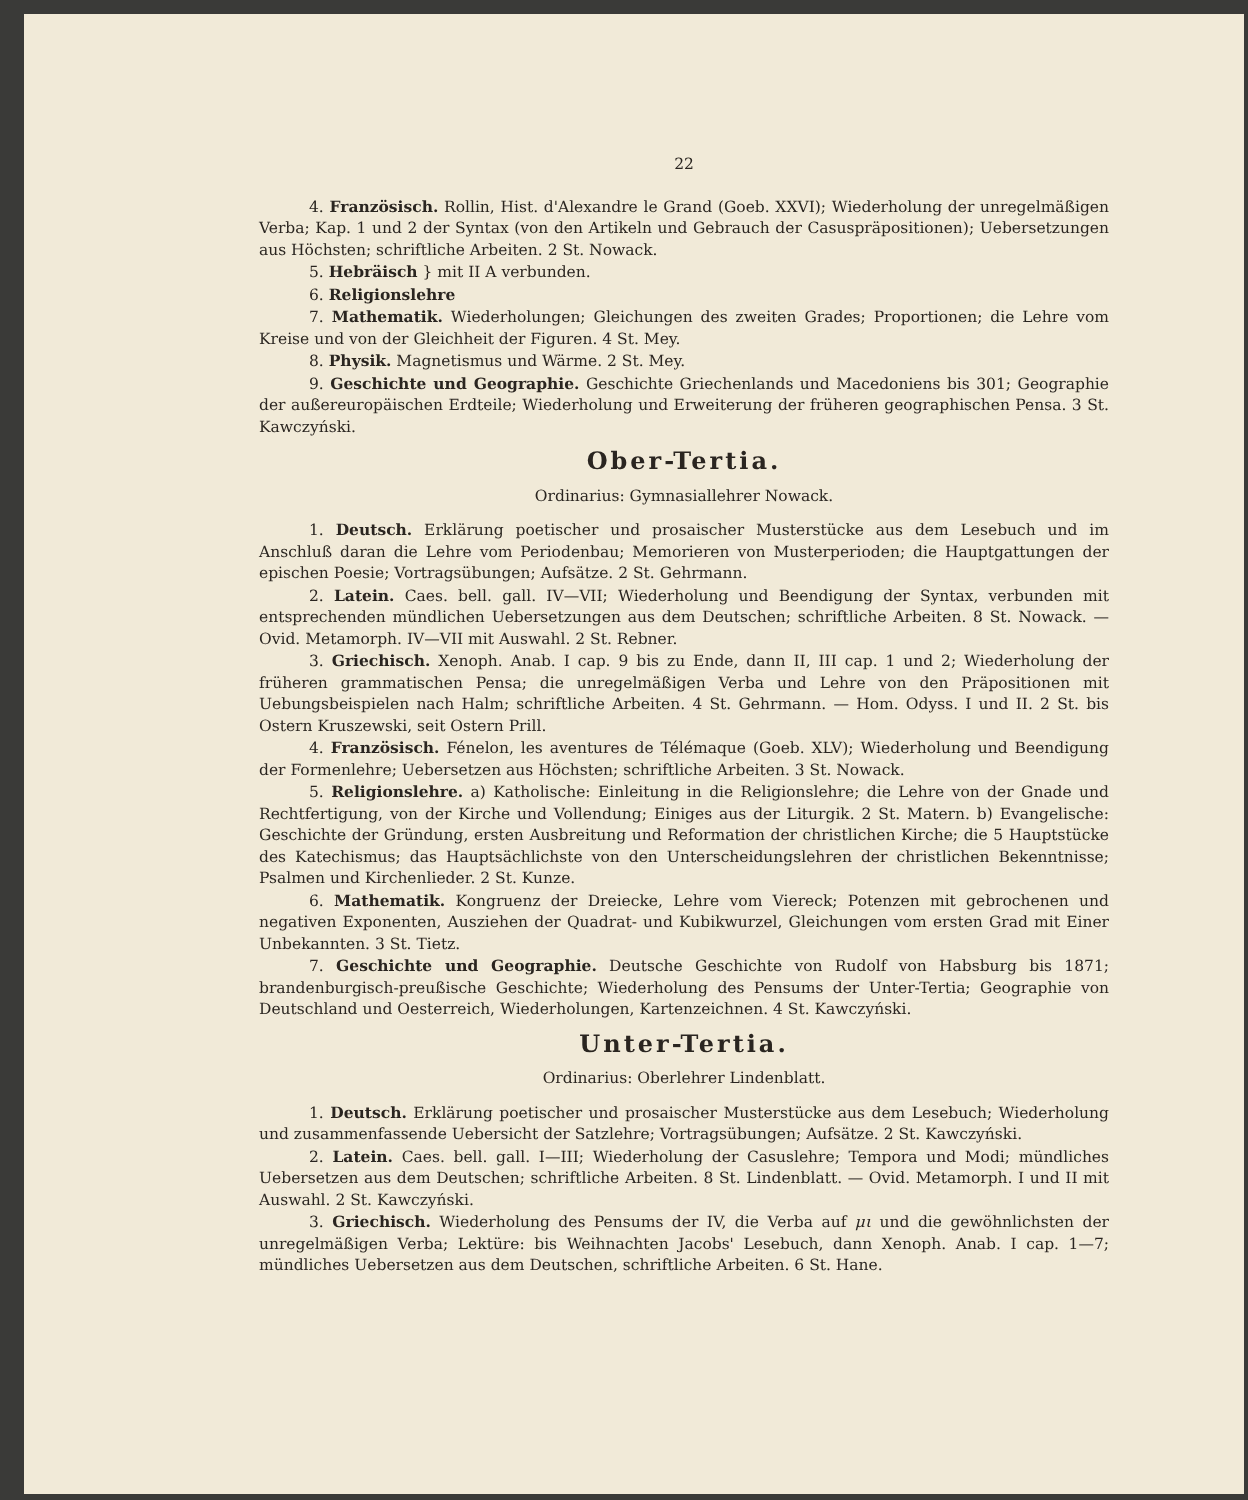22
4. Französisch. Rollin, Hist. d'Alexandre le Grand (Goeb. XXVI); Wiederholung der unregelmäßigen Verba; Kap. 1 und 2 der Syntax (von den Artikeln und Gebrauch der Casuspräpositionen); Uebersetzungen aus Höchsten; schriftliche Arbeiten. 2 St. Nowack.
5. Hebräisch } mit II A verbunden.
6. Religionslehre
7. Mathematik. Wiederholungen; Gleichungen des zweiten Grades; Proportionen; die Lehre vom Kreise und von der Gleichheit der Figuren. 4 St. Mey.
8. Physik. Magnetismus und Wärme. 2 St. Mey.
9. Geschichte und Geographie. Geschichte Griechenlands und Macedoniens bis 301; Geographie der außereuropäischen Erdteile; Wiederholung und Erweiterung der früheren geographischen Pensa. 3 St. Kawczyński.
Ober-Tertia.
Ordinarius: Gymnasiallehrer Nowack.
1. Deutsch. Erklärung poetischer und prosaischer Musterstücke aus dem Lesebuch und im Anschluß daran die Lehre vom Periodenbau; Memorieren von Musterperioden; die Hauptgattungen der epischen Poesie; Vortragsübungen; Aufsätze. 2 St. Gehrmann.
2. Latein. Caes. bell. gall. IV—VII; Wiederholung und Beendigung der Syntax, verbunden mit entsprechenden mündlichen Uebersetzungen aus dem Deutschen; schriftliche Arbeiten. 8 St. Nowack. — Ovid. Metamorph. IV—VII mit Auswahl. 2 St. Rebner.
3. Griechisch. Xenoph. Anab. I cap. 9 bis zu Ende, dann II, III cap. 1 und 2; Wiederholung der früheren grammatischen Pensa; die unregelmäßigen Verba und Lehre von den Präpositionen mit Uebungsbeispielen nach Halm; schriftliche Arbeiten. 4 St. Gehrmann. — Hom. Odyss. I und II. 2 St. bis Ostern Kruszewski, seit Ostern Prill.
4. Französisch. Fénelon, les aventures de Télémaque (Goeb. XLV); Wiederholung und Beendigung der Formenlehre; Uebersetzen aus Höchsten; schriftliche Arbeiten. 3 St. Nowack.
5. Religionslehre. a) Katholische: Einleitung in die Religionslehre; die Lehre von der Gnade und Rechtfertigung, von der Kirche und Vollendung; Einiges aus der Liturgik. 2 St. Matern. b) Evangelische: Geschichte der Gründung, ersten Ausbreitung und Reformation der christlichen Kirche; die 5 Hauptstücke des Katechismus; das Hauptsächlichste von den Unterscheidungslehren der christlichen Bekenntnisse; Psalmen und Kirchenlieder. 2 St. Kunze.
6. Mathematik. Kongruenz der Dreiecke, Lehre vom Viereck; Potenzen mit gebrochenen und negativen Exponenten, Ausziehen der Quadrat- und Kubikwurzel, Gleichungen vom ersten Grad mit Einer Unbekannten. 3 St. Tietz.
7. Geschichte und Geographie. Deutsche Geschichte von Rudolf von Habsburg bis 1871; brandenburgisch-preußische Geschichte; Wiederholung des Pensums der Unter-Tertia; Geographie von Deutschland und Oesterreich, Wiederholungen, Kartenzeichnen. 4 St. Kawczyński.
Unter-Tertia.
Ordinarius: Oberlehrer Lindenblatt.
1. Deutsch. Erklärung poetischer und prosaischer Musterstücke aus dem Lesebuch; Wiederholung und zusammenfassende Uebersicht der Satzlehre; Vortragsübungen; Aufsätze. 2 St. Kawczyński.
2. Latein. Caes. bell. gall. I—III; Wiederholung der Casuslehre; Tempora und Modi; mündliches Uebersetzen aus dem Deutschen; schriftliche Arbeiten. 8 St. Lindenblatt. — Ovid. Metamorph. I und II mit Auswahl. 2 St. Kawczyński.
3. Griechisch. Wiederholung des Pensums der IV, die Verba auf μι und die gewöhnlichsten der unregelmäßigen Verba; Lektüre: bis Weihnachten Jacobs' Lesebuch, dann Xenoph. Anab. I cap. 1—7; mündliches Uebersetzen aus dem Deutschen, schriftliche Arbeiten. 6 St. Hane.